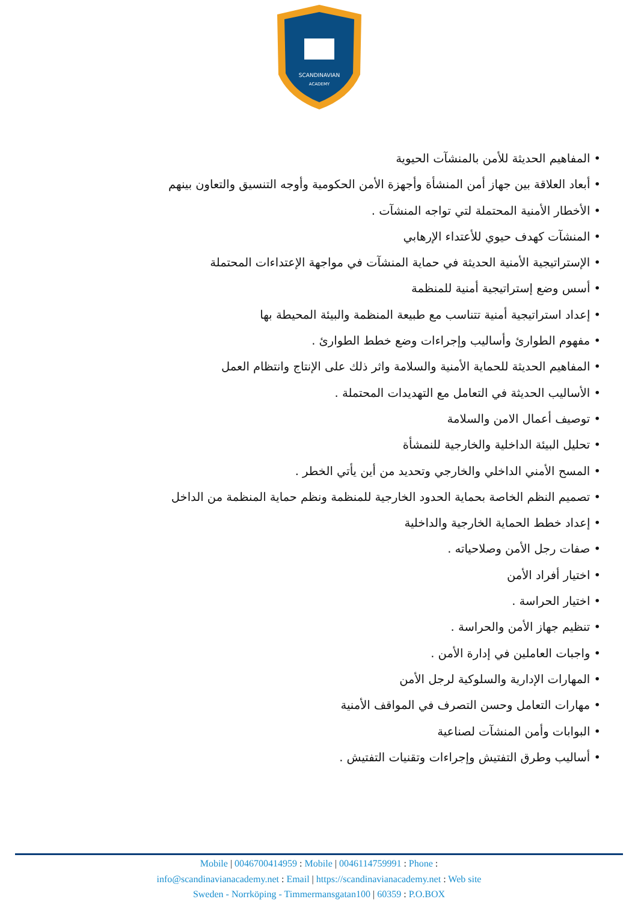SCANDINAVIAN
ACADEMY
• المفاهيم الحديثة للأمن بالمنشآت الحيوية
• أبعاد العلاقة بين جهاز أمن المنشأة وأجهزة الأمن الحكومية وأوجه التنسيق والتعاون بينهم
• الأخطار الأمنية المحتملة لتي تواجه المنشآت .
• المنشآت كهدف حيوي للأعتداء الإرهابي
• الإستراتيجية الأمنية الحديثة في حماية المنشآت في مواجهة الإعتداءات المحتملة
• أسس وضع إستراتيجية أمنية للمنظمة
• إعداد استراتيجية أمنية تتناسب مع طبيعة المنظمة والبيئة المحيطة بها
• مفهوم الطوارئ وأساليب وإجراءات وضع خطط الطوارئ .
• المفاهيم الحديثة للحماية الأمنية والسلامة واثر ذلك على الإنتاج وانتظام العمل
• الأساليب الحديثة في التعامل مع التهديدات المحتملة .
• توصيف أعمال الامن والسلامة
• تحليل البيئة الداخلية والخارجية للنمشأة
• المسح الأمني الداخلي والخارجي وتحديد من أين يأتي الخطر .
• تصميم النظم الخاصة بحماية الحدود الخارجية للمنظمة ونظم حماية المنظمة من الداخل
• إعداد خطط الحماية الخارجية والداخلية
• صفات رجل الأمن وصلاحياته .
• اختيار أفراد الأمن
• اختيار الحراسة .
• تنظيم جهاز الأمن والحراسة .
• واجبات العاملين في إدارة الأمن .
• المهارات الإدارية والسلوكية لرجل الأمن
• مهارات التعامل وحسن التصرف في المواقف الأمنية
• البوابات وأمن المنشآت لصناعية
• أساليب وطرق التفتيش وإجراءات وتقنيات التفتيش .
Mobile | 0046700414959 : Mobile | 0046114759991 : Phone :
info@scandinavianacademy.net : Email | https://scandinavianacademy.net : Web site
Sweden - Norrköping - Timmermansgatan100 | 60359 : P.O.BOX